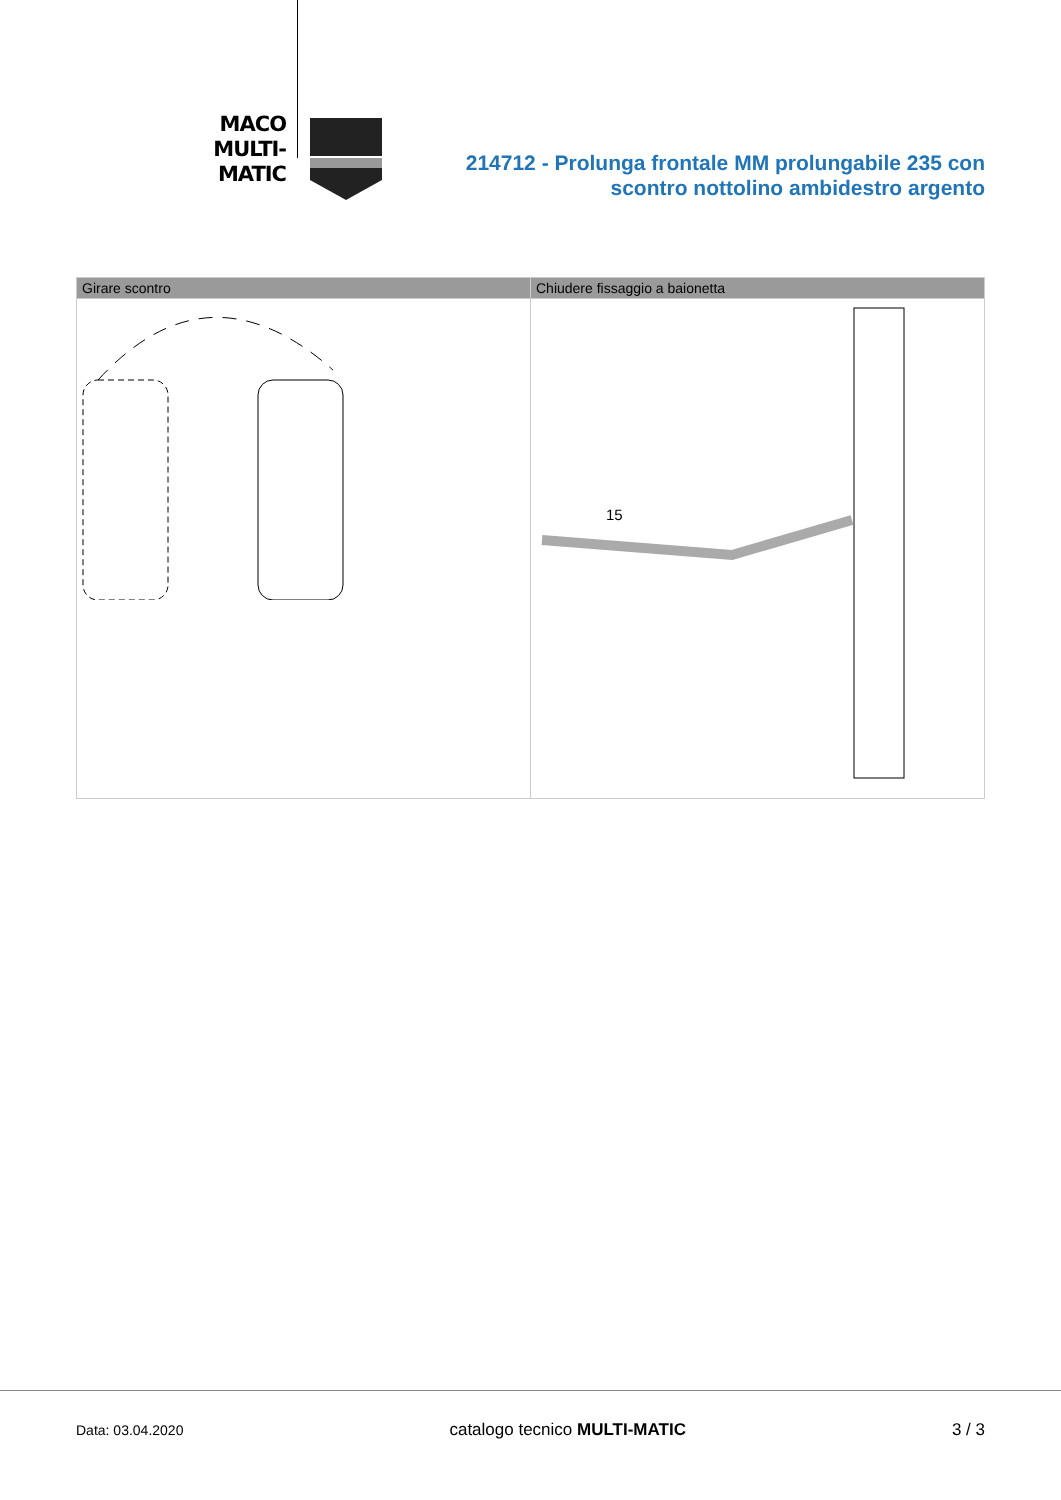MACO
MULTI-MATIC
214712 - Prolunga frontale MM prolungabile 235 con
scontro nottolino ambidestro argento
| Girare scontro | Chiudere fissaggio a baionetta |
| --- | --- |
| | 15 |
Data: 03.04.2020 catalogo tecnico MULTI-MATIC 3 / 3